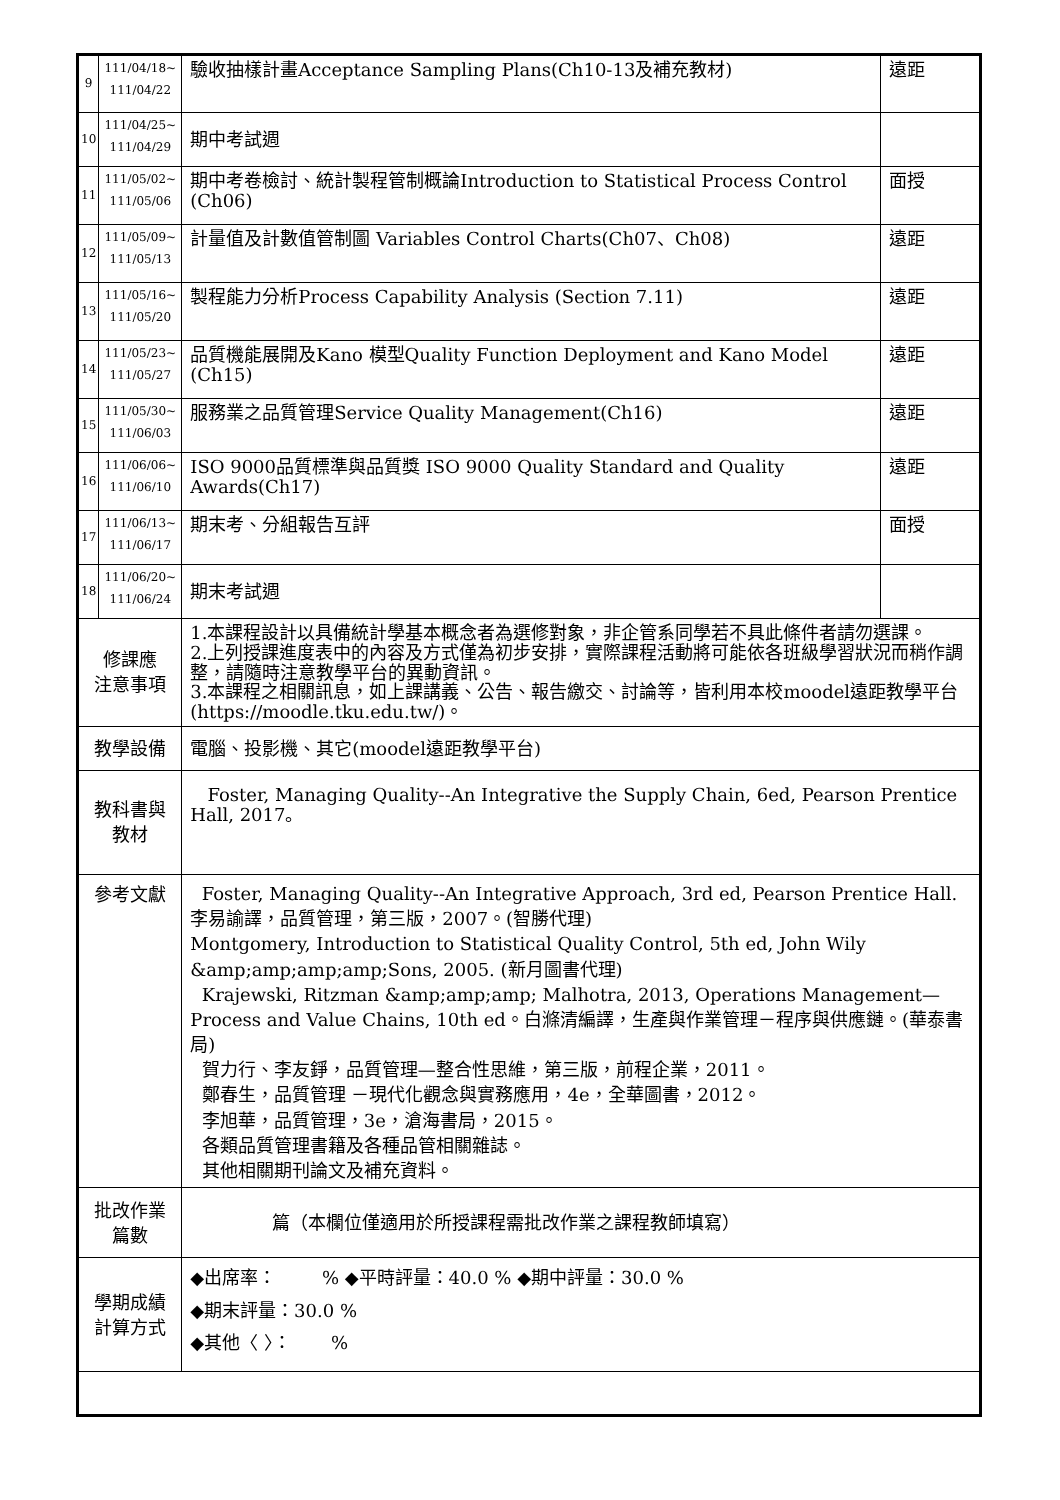| 9 | 111/04/18~ 111/04/22 | 驗收抽樣計畫Acceptance Sampling Plans(Ch10-13及補充教材) | 遠距 |
| 10 | 111/04/25~ 111/04/29 | 期中考試週 | |
| 11 | 111/05/02~ 111/05/06 | 期中考卷檢討、統計製程管制概論Introduction to Statistical Process Control (Ch06) | 面授 |
| 12 | 111/05/09~ 111/05/13 | 計量值及計數值管制圖 Variables Control Charts(Ch07、Ch08) | 遠距 |
| 13 | 111/05/16~ 111/05/20 | 製程能力分析Process Capability Analysis (Section 7.11) | 遠距 |
| 14 | 111/05/23~ 111/05/27 | 品質機能展開及Kano 模型Quality Function Deployment and Kano Model (Ch15) | 遠距 |
| 15 | 111/05/30~ 111/06/03 | 服務業之品質管理Service Quality Management(Ch16) | 遠距 |
| 16 | 111/06/06~ 111/06/10 | ISO 9000品質標準與品質獎 ISO 9000 Quality Standard and Quality Awards(Ch17) | 遠距 |
| 17 | 111/06/13~ 111/06/17 | 期末考、分組報告互評 | 面授 |
| 18 | 111/06/20~ 111/06/24 | 期末考試週 | |
| 修課應 注意事項 | | 1.本課程設計以具備統計學基本概念者為選修對象，非企管系同學若不具此條件者請勿選課。 2.上列授課進度表中的內容及方式僅為初步安排，實際課程活動將可能依各班級學習狀況而稍作調整，請隨時注意教學平台的異動資訊。 3.本課程之相關訊息，如上課講義、公告、報告繳交、討論等，皆利用本校moodel遠距教學平台(https://moodle.tku.edu.tw/)。 | |
| 教學設備 | | 電腦、投影機、其它(moodel遠距教學平台) | |
| 教科書與 教材 | | Foster, Managing Quality--An Integrative the Supply Chain, 6ed, Pearson Prentice Hall, 2017。 | |
| 參考文獻 | | Foster, Managing Quality--An Integrative Approach, 3rd ed, Pearson Prentice Hall.李易諭譯，品質管理，第三版，2007。(智勝代理) Montgomery, Introduction to Statistical Quality Control, 5th ed, John Wily &amp;amp;amp;amp;Sons, 2005. (新月圖書代理) Krajewski, Ritzman &amp;amp;amp; Malhotra, 2013, Operations Management—Process and Value Chains, 10th ed。白滌清編譯，生產與作業管理－程序與供應鏈。(華泰書局) 賀力行、李友錚，品質管理—整合性思維，第三版，前程企業，2011。 鄭春生，品質管理 －現代化觀念與實務應用，4e，全華圖書，2012。 李旭華，品質管理，3e，滄海書局，2015。 各類品質管理書籍及各種品管相關雜誌。 其他相關期刊論文及補充資料。 | |
| 批改作業 篇數 | | 篇（本欄位僅適用於所授課程需批改作業之課程教師填寫） | |
| 學期成績 計算方式 | | ◆出席率： % ◆平時評量：40.0 % ◆期中評量：30.0 % ◆期末評量：30.0 % ◆其他〈 〉： % | |